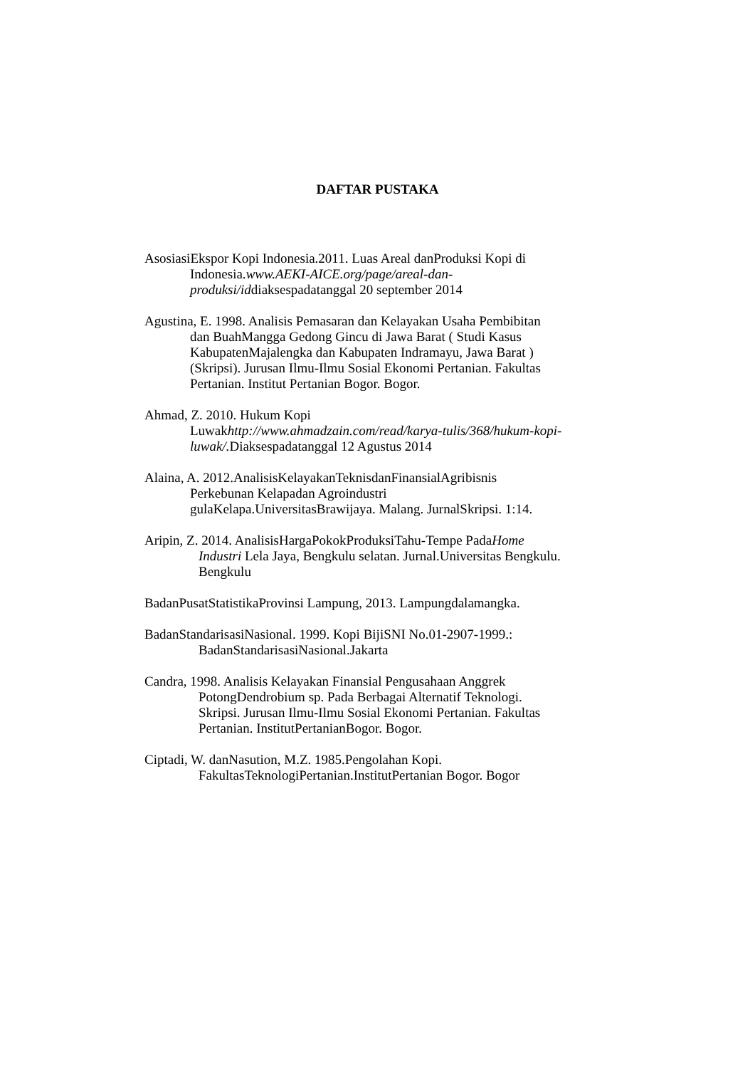DAFTAR PUSTAKA
AsosiasiEkspor Kopi Indonesia.2011. Luas Areal danProduksi Kopi di
Indonesia.www.AEKI-AICE.org/page/areal-dan-
produksi/iddiaksespadatanggal 20 september 2014
Agustina, E. 1998. Analisis Pemasaran dan Kelayakan Usaha Pembibitan
dan BuahMangga Gedong Gincu di Jawa Barat ( Studi Kasus
KabupatenMajalengka dan Kabupaten Indramayu, Jawa Barat )
(Skripsi). Jurusan Ilmu-Ilmu Sosial Ekonomi Pertanian. Fakultas
Pertanian. Institut Pertanian Bogor. Bogor.
Ahmad, Z. 2010. Hukum Kopi
Luwakhttp://www.ahmadzain.com/read/karya-tulis/368/hukum-kopi-
luwak/. Diaksespadatanggal 12 Agustus 2014
Alaina, A. 2012.AnalisisKelayakanTeknisdanFinansialAgribisnis
Perkebunan Kelapadan Agroindustri
gulaKelapa.UniversitasBrawijaya. Malang. JurnalSkripsi. 1:14.
Aripin, Z. 2014. AnalisisHargaPokokProduksiTahu-Tempe PadaHome
Industri Lela Jaya, Bengkulu selatan. Jurnal.Universitas Bengkulu.
Bengkulu
BadanPusatStatistikaProvinsi Lampung, 2013. Lampungdalamangka.
BadanStandarisasiNasional. 1999. Kopi BijiSNI No.01-2907-1999.:
BadanStandarisasiNasional.Jakarta
Candra, 1998. Analisis Kelayakan Finansial Pengusahaan Anggrek
PotongDendrobium sp. Pada Berbagai Alternatif Teknologi.
Skripsi. Jurusan Ilmu-Ilmu Sosial Ekonomi Pertanian. Fakultas
Pertanian. InstitutPertanianBogor. Bogor.
Ciptadi, W. danNasution, M.Z. 1985.Pengolahan Kopi.
FakultasTeknologiPertanian.InstitutPertanian Bogor. Bogor